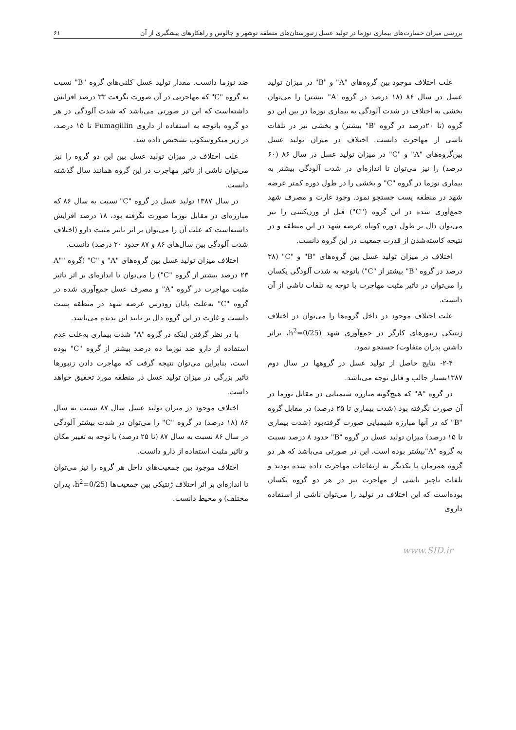بررسی میزان خسارت‌های بیماری نوزما در تولید عسل زنبورستان‌های منطقه نوشهر و چالوس و راهکارهای پیشگیری از آن ۶۱
علت اختلاف موجود بین گروه‌های "A" و "B" در میزان تولید عسل در سال ۸۶ (۱۸ درصد در گروه 'A" بیشتر) را می‌توان بخشی به اختلاف در شدت آلودگی به بیماری نوزما در بین این دو گروه (تا ۲۰درصد در گروه 'B" بیشتر) و بخشی نیز در تلفات ناشی از مهاجرت دانست. اختلاف در میزان تولید عسل بین‌گروه‌های "A" و "C" در میزان تولید عسل در سال ۸۶ (۶۰ درصد) را نیز می‌توان تا اندازه‌ای در شدت آلودگی بیشتر به بیماری نوزما در گروه "C" و بخشی را در طول دوره کمتر عرضه شهد در منطقه پست جستجو نمود. وجود غارت و مصرف شهد جمع‌آوری شده در این گروه ("C") قبل از وزن‌کشی را نیز می‌توان دال بر طول دوره کوتاه عرضه شهد در این منطقه و در نتیجه کاسته‌شدن از قدرت جمعیت در این گروه دانست.
اختلاف در میزان تولید عسل بین گروه‌های "B" و "C" (۳۸ درصد در گروه "B" بیشتر از "C") باتوجه به شدت آلودگی یکسان را می‌توان در تاثیر مثبت مهاجرت با توجه به تلفات ناشی از آن دانست.
علت اختلاف موجود در داخل گروه‌ها را می‌توان در اختلاف ژنتیکی زنبورهای کارگر در جمع‌آوری شهد (h<sup>2</sup>=0/25، براثر داشتن پدران متفاوت) جستجو نمود.
۲-۴- نتایج حاصل از تولید عسل در گروهها در سال دوم ۱۳۸۷بسیار جالب و قابل توجه می‌باشد.
در گروه "A" که هیچ‌گونه مبارزه شیمیایی در مقابل نوزما در آن صورت نگرفته بود (شدت بیماری تا ۲۵ درصد) در مقابل گروه "B" که در آنها مبارزه شیمیایی صورت گرفته‌بود (شدت بیماری تا ۱۵ درصد) میزان تولید عسل در گروه "B" حدود ۸ درصد نسبت به گروه "A"بیشتر بوده است. این در صورتی می‌باشد که هر دو گروه همزمان با یکدیگر به ارتفاعات مهاجرت داده شده بودند و تلفات ناچیز ناشی از مهاجرت نیز در هر دو گروه یکسان بوده‌است که این اختلاف در تولید را می‌توان ناشی از استفاده داروی
ضد نوزما دانست. مقدار تولید عسل کلنی‌های گروه "B" نسبت به گروه "C" که مهاجرتی در آن صورت نگرفت ۳۳ درصد افزایش داشته‌است که این در صورتی می‌باشد که شدت آلودگی در هر دو گروه باتوجه به استفاده از داروی Fumagillin تا ۱۵ درصد، در زیر میکروسکوپ تشخیص داده شد.
علت اختلاف در میزان تولید عسل بین این دو گروه را نیز می‌توان ناشی از تاثیر مهاجرت در این گروه همانند سال گذشته دانست.
در سال ۱۳۸۷ تولید عسل در گروه "C" نسبت به سال ۸۶ که مبارزه‌ای در مقابل نوزما صورت نگرفته بود، ۱۸ درصد افزایش داشته‌است که علت آن را می‌توان بر اثر تاثیر مثبت دارو (اختلاف شدت آلودگی بین سال‌های ۸۶ و ۸۷ حدود ۲۰ درصد) دانست.
اختلاف میزان تولید عسل بین گروه‌های "A" و "C" (گروه "A" ۲۳ درصد بیشتر از گروه "C") را می‌توان تا اندازه‌ای بر اثر تاثیر مثبت مهاجرت در گروه "A" و مصرف عسل جمع‌آوری شده در گروه "C" به‌علت پایان زودرس عرضه شهد در منطقه پست دانست و غارت در این گروه دال بر تایید این پدیده می‌باشد.
با در نظر گرفتن اینکه در گروه "A" شدت بیماری به‌علت عدم استفاده از دارو ضد نوزما ده درصد بیشتر از گروه "C" بوده است، بنابراین می‌توان نتیجه گرفت که مهاجرت دادن زنبورها تاثیر بزرگی در میزان تولید عسل در منطقه مورد تحقیق خواهد داشت.
اختلاف موجود در میزان تولید عسل سال ۸۷ نسبت به سال ۸۶ (۱۸ درصد) در گروه "C" را می‌توان در شدت بیشتر آلودگی در سال ۸۶ نسبت به سال ۸۷ (تا ۲۵ درصد) با توجه به تغییر مکان و تاثیر مثبت استفاده از دارو دانست.
اختلاف موجود بین جمعیت‌های داخل هر گروه را نیز می‌توان تا اندازه‌ای بر اثر اختلاف ژنتیکی بین جمعیت‌ها (h<sup>2</sup>=0/25، پدران مختلف) و محیط دانست.
www.SID.ir